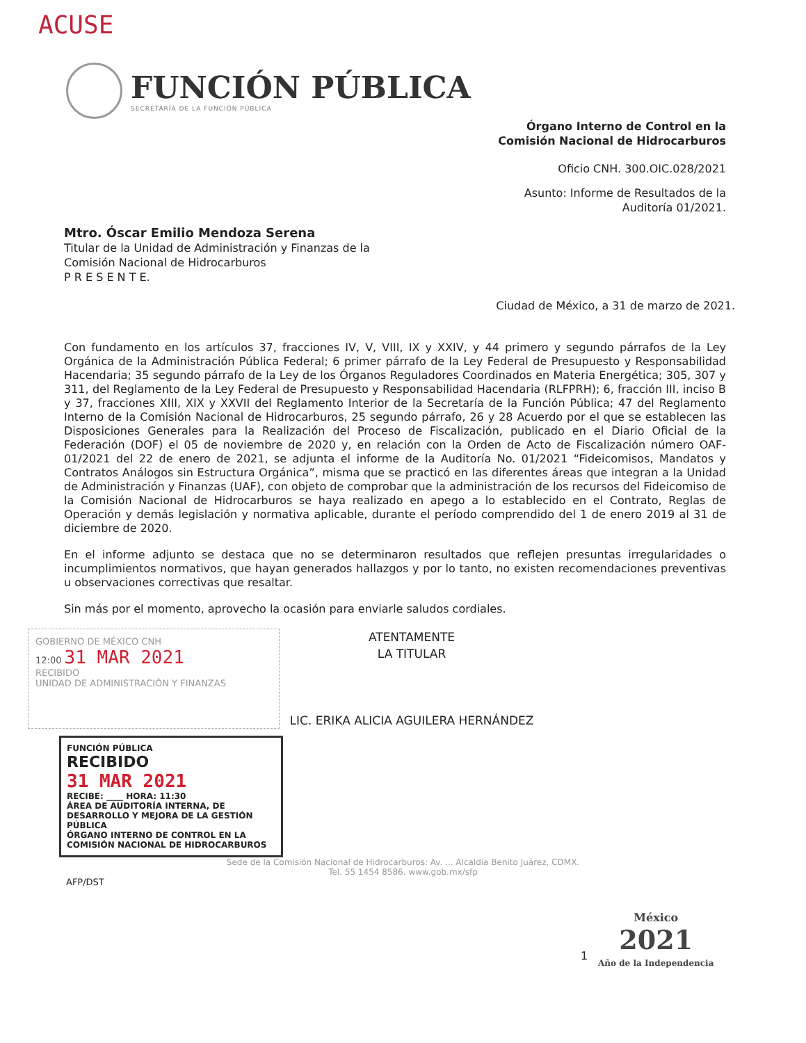ACUSE
FUNCIÓN PÚBLICA
SECRETARÍA DE LA FUNCIÓN PÚBLICA
Órgano Interno de Control en la
Comisión Nacional de Hidrocarburos
Oficio CNH. 300.OIC.028/2021
Asunto: Informe de Resultados de la
Auditoría 01/2021.
Mtro. Óscar Emilio Mendoza Serena
Titular de la Unidad de Administración y Finanzas de la
Comisión Nacional de Hidrocarburos
P R E S E N T E.
Ciudad de México, a 31 de marzo de 2021.
Con fundamento en los artículos 37, fracciones IV, V, VIII, IX y XXIV, y 44 primero y segundo párrafos de la Ley Orgánica de la Administración Pública Federal; 6 primer párrafo de la Ley Federal de Presupuesto y Responsabilidad Hacendaria; 35 segundo párrafo de la Ley de los Órganos Reguladores Coordinados en Materia Energética; 305, 307 y 311, del Reglamento de la Ley Federal de Presupuesto y Responsabilidad Hacendaria (RLFPRH); 6, fracción III, inciso B y 37, fracciones XIII, XIX y XXVII del Reglamento Interior de la Secretaría de la Función Pública; 47 del Reglamento Interno de la Comisión Nacional de Hidrocarburos, 25 segundo párrafo, 26 y 28 Acuerdo por el que se establecen las Disposiciones Generales para la Realización del Proceso de Fiscalización, publicado en el Diario Oficial de la Federación (DOF) el 05 de noviembre de 2020 y, en relación con la Orden de Acto de Fiscalización número OAF-01/2021 del 22 de enero de 2021, se adjunta el informe de la Auditoría No. 01/2021 “Fideicomisos, Mandatos y Contratos Análogos sin Estructura Orgánica”, misma que se practicó en las diferentes áreas que integran a la Unidad de Administración y Finanzas (UAF), con objeto de comprobar que la administración de los recursos del Fideicomiso de la Comisión Nacional de Hidrocarburos se haya realizado en apego a lo establecido en el Contrato, Reglas de Operación y demás legislación y normativa aplicable, durante el período comprendido del 1 de enero 2019 al 31 de diciembre de 2020.
En el informe adjunto se destaca que no se determinaron resultados que reflejen presuntas irregularidades o incumplimientos normativos, que hayan generados hallazgos y por lo tanto, no existen recomendaciones preventivas u observaciones correctivas que resaltar.
Sin más por el momento, aprovecho la ocasión para enviarle saludos cordiales.
GOBIERNO DE MÉXICO CNH
12:00 31 MAR 2021
RECIBIDO
UNIDAD DE ADMINISTRACIÓN Y FINANZAS
ATENTAMENTE
LA TITULAR
LIC. ERIKA ALICIA AGUILERA HERNÁNDEZ
FUNCIÓN PÚBLICA
RECIBIDO
31 MAR 2021
RECIBE: ____ HORA: 11:30
ÁREA DE AUDITORÍA INTERNA, DE DESARROLLO Y MEJORA DE LA GESTIÓN PÚBLICA
ÓRGANO INTERNO DE CONTROL EN LA COMISIÓN NACIONAL DE HIDROCARBUROS
Sede de la Comisión Nacional de Hidrocarburos: Av. ... Alcaldía Benito Juárez, CDMX.
Tel. 55 1454 8586. www.gob.mx/sfp
AFP/DST
1
México
2021
Año de la Independencia